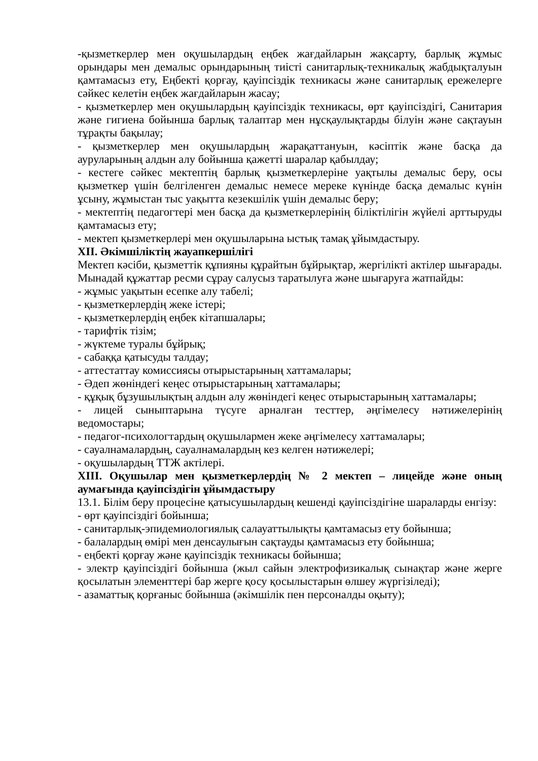-қызметкерлер мен оқушылардың еңбек жағдайларын жақсарту, барлық жұмыс орындары мен демалыс орындарының тиісті санитарлық-техникалық жабдықталуын қамтамасыз ету, Еңбекті қорғау, қауіпсіздік техникасы және санитарлық ережелерге сәйкес келетін еңбек жағдайларын жасау;
- қызметкерлер мен оқушылардың қауіпсіздік техникасы, өрт қауіпсіздігі, Санитария және гигиена бойынша барлық талаптар мен нұсқаулықтарды білуін және сақтауын тұрақты бақылау;
- қызметкерлер мен оқушылардың жарақаттануын, кәсіптік және басқа да ауруларының алдын алу бойынша қажетті шаралар қабылдау;
- кестеге сәйкес мектептің барлық қызметкерлеріне уақтылы демалыс беру, осы қызметкер үшін белгіленген демалыс немесе мереке күнінде басқа демалыс күнін ұсыну, жұмыстан тыс уақытта кезекшілік үшін демалыс беру;
- мектептің педагогтері мен басқа да қызметкерлерінің біліктілігін жүйелі арттыруды қамтамасыз ету;
- мектеп қызметкерлері мен оқушыларына ыстық тамақ ұйымдастыру.
XII. Әкімшіліктің жауапкершілігі
Мектеп кәсіби, қызметтік құпияны құрайтын бұйрықтар, жергілікті актілер шығарады. Мынадай құжаттар ресми сұрау салусыз таратылуға және шығаруға жатпайды:
- жұмыс уақытын есепке алу табелі;
- қызметкерлердің жеке істері;
- қызметкерлердің еңбек кітапшалары;
- тарифтік тізім;
- жүктеме туралы бұйрық;
- сабаққа қатысуды талдау;
- аттестаттау комиссиясы отырыстарының хаттамалары;
- Әдеп жөніндегі кеңес отырыстарының хаттамалары;
- құқық бұзушылықтың алдын алу жөніндегі кеңес отырыстарының хаттамалары;
- лицей сыныптарына түсуге арналған тесттер, әңгімелесу нәтижелерінің ведомостары;
- педагог-психологтардың оқушылармен жеке әңгімелесу хаттамалары;
- сауалнамалардың, сауалнамалардың кез келген нәтижелері;
- оқушылардың ТТЖ актілері.
XIII. Оқушылар мен қызметкерлердің № 2 мектеп – лицейде және оның аумағында қауіпсіздігін ұйымдастыру
13.1. Білім беру процесіне қатысушылардың кешенді қауіпсіздігіне шараларды енгізу:
- өрт қауіпсіздігі бойынша;
- санитарлық-эпидемиологиялық салауаттылықты қамтамасыз ету бойынша;
- балалардың өмірі мен денсаулығын сақтауды қамтамасыз ету бойынша;
- еңбекті қорғау және қауіпсіздік техникасы бойынша;
- электр қауіпсіздігі бойынша (жыл сайын электрофизикалық сынақтар және жерге қосылатын элементтері бар жерге қосу қосылыстарын өлшеу жүргізіледі);
- азаматтық қорғаныс бойынша (әкімшілік пен персоналды оқыту);